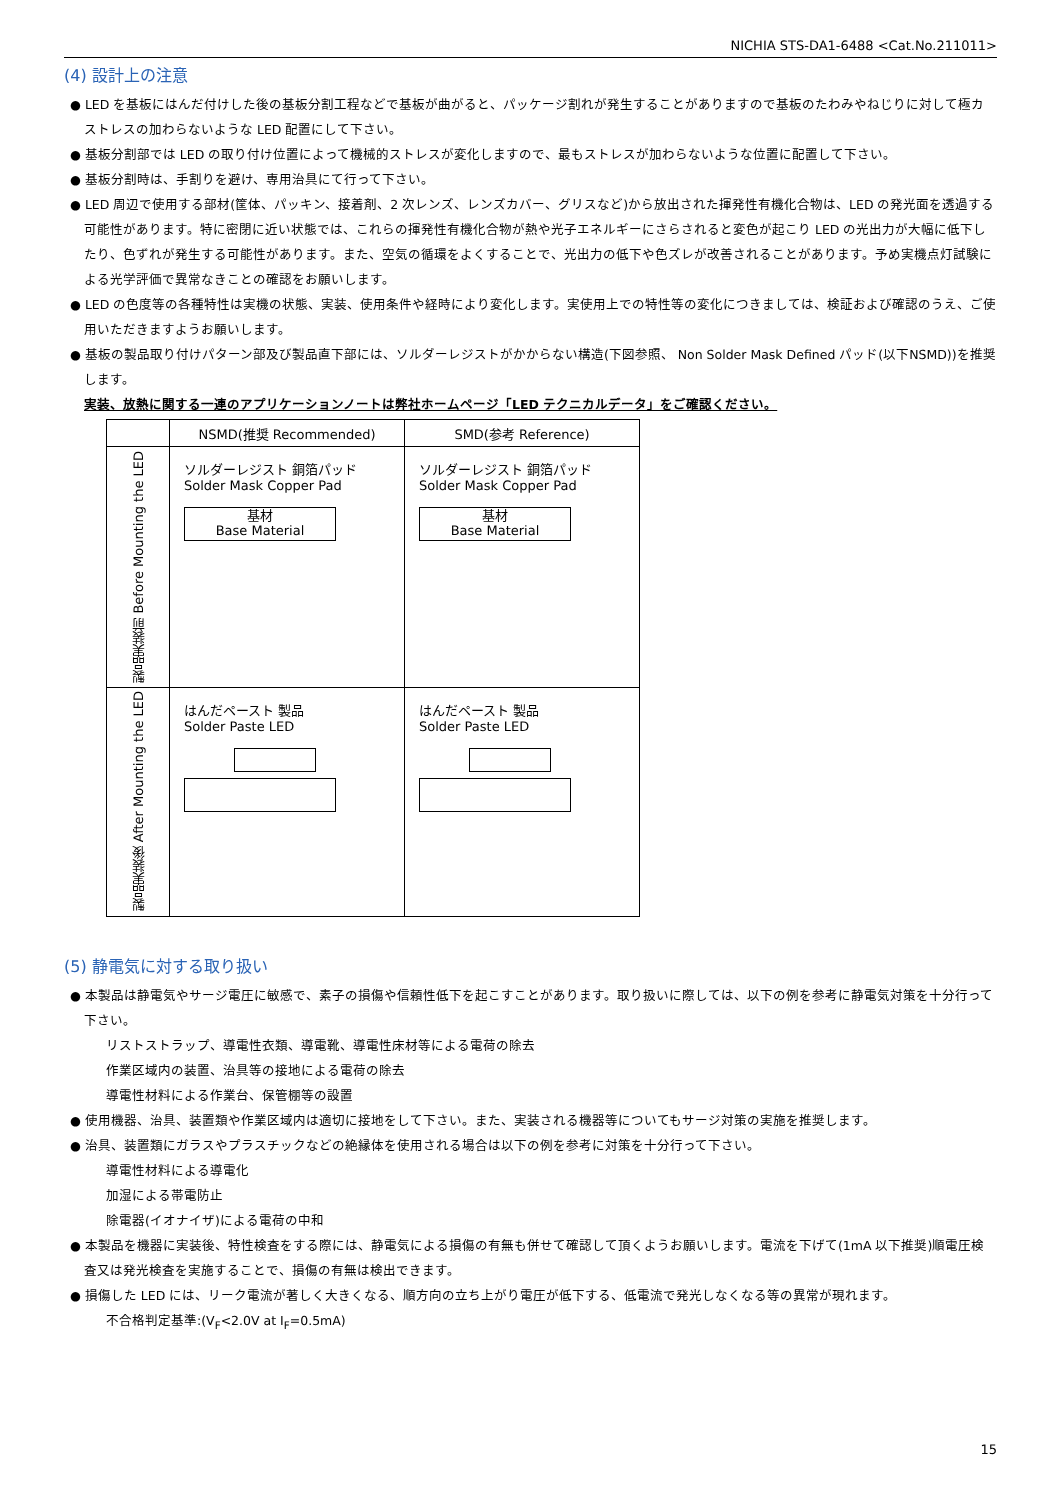NICHIA STS-DA1-6488 <Cat.No.211011>
(4) 設計上の注意
● LED を基板にはんだ付けした後の基板分割工程などで基板が曲がると、パッケージ割れが発生することがありますので基板のたわみやねじりに対して極カストレスの加わらないような LED 配置にして下さい。
● 基板分割部では LED の取り付け位置によって機械的ストレスが変化しますので、最もストレスが加わらないような位置に配置して下さい。
● 基板分割時は、手割りを避け、専用治具にて行って下さい。
● LED 周辺で使用する部材(筐体、パッキン、接着剤、2 次レンズ、レンズカバー、グリスなど)から放出された揮発性有機化合物は、LED の発光面を透過する可能性があります。特に密閉に近い状態では、これらの揮発性有機化合物が熱や光子エネルギーにさらされると変色が起こり LED の光出力が大幅に低下したり、色ずれが発生する可能性があります。また、空気の循環をよくすることで、光出力の低下や色ズレが改善されることがあります。予め実機点灯試験による光学評価で異常なきことの確認をお願いします。
● LED の色度等の各種特性は実機の状態、実装、使用条件や経時により変化します。実使用上での特性等の変化につきましては、検証および確認のうえ、ご使用いただきますようお願いします。
● 基板の製品取り付けパターン部及び製品直下部には、ソルダーレジストがかからない構造(下図参照、 Non Solder Mask Defined パッド(以下NSMD))を推奨します。
実装、放熱に関する一連のアプリケーションノートは弊社ホームページ「LED テクニカルデータ」をご確認ください。
| | NSMD(推奨 Recommended) | SMD(参考 Reference) |
| 製品実装前 Before Mounting the LED | ソルダーレジスト 銅箔パッド Solder Mask Copper Pad 基材 Base Material | ソルダーレジスト 銅箔パッド Solder Mask Copper Pad 基材 Base Material |
| 製品実装後 After Mounting the LED | はんだペースト 製品 Solder Paste LED | はんだペースト 製品 Solder Paste LED |
(5) 静電気に対する取り扱い
● 本製品は静電気やサージ電圧に敏感で、素子の損傷や信頼性低下を起こすことがあります。取り扱いに際しては、以下の例を参考に静電気対策を十分行って下さい。
リストストラップ、導電性衣類、導電靴、導電性床材等による電荷の除去
作業区域内の装置、治具等の接地による電荷の除去
導電性材料による作業台、保管棚等の設置
● 使用機器、治具、装置類や作業区域内は適切に接地をして下さい。また、実装される機器等についてもサージ対策の実施を推奨します。
● 治具、装置類にガラスやプラスチックなどの絶縁体を使用される場合は以下の例を参考に対策を十分行って下さい。
導電性材料による導電化
加湿による帯電防止
除電器(イオナイザ)による電荷の中和
● 本製品を機器に実装後、特性検査をする際には、静電気による損傷の有無も併せて確認して頂くようお願いします。電流を下げて(1mA 以下推奨)順電圧検査又は発光検査を実施することで、損傷の有無は検出できます。
● 損傷した LED には、リーク電流が著しく大きくなる、順方向の立ち上がり電圧が低下する、低電流で発光しなくなる等の異常が現れます。
不合格判定基準:(V<sub>F</sub><2.0V at I<sub>F</sub>=0.5mA)
15